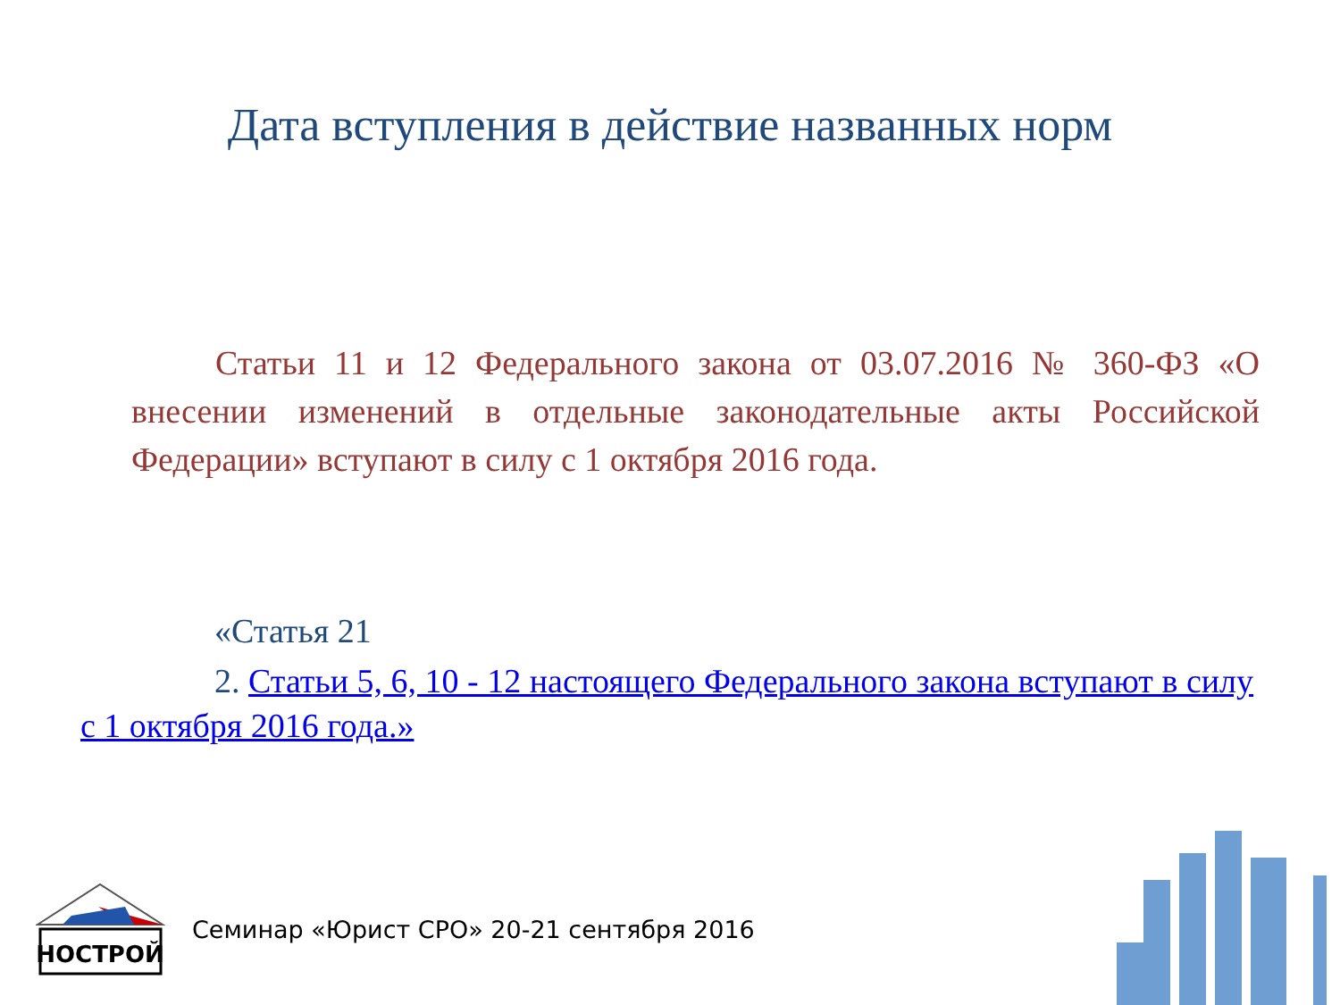Дата вступления в действие названных норм
Статьи 11 и 12 Федерального закона от 03.07.2016 № 360-ФЗ «О внесении изменений в отдельные законодательные акты Российской Федерации» вступают в силу с 1 октября 2016 года.
«Статья 21
2. Статьи 5, 6, 10 - 12 настоящего Федерального закона вступают в силу с 1 октября 2016 года.»
НОСТРОЙ
Семинар «Юрист СРО» 20-21 сентября 2016